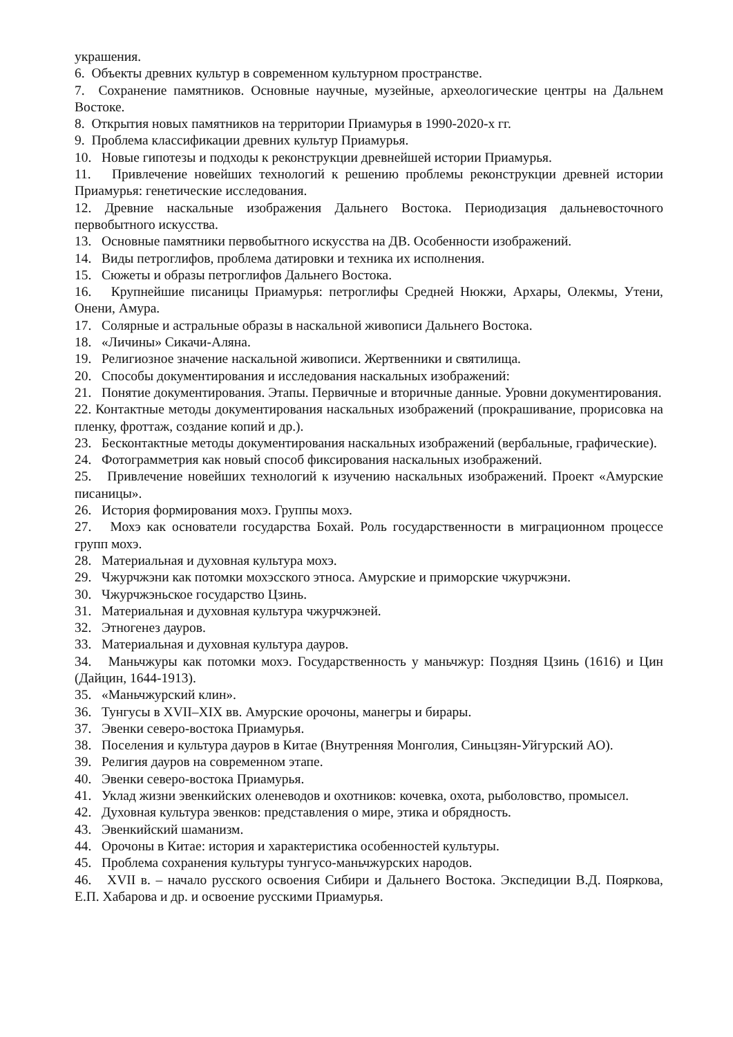украшения.
6. Объекты древних культур в современном культурном пространстве.
7. Сохранение памятников. Основные научные, музейные, археологические центры на Дальнем Востоке.
8. Открытия новых памятников на территории Приамурья в 1990-2020-х гг.
9. Проблема классификации древних культур Приамурья.
10. Новые гипотезы и подходы к реконструкции древнейшей истории Приамурья.
11. Привлечение новейших технологий к решению проблемы реконструкции древней истории Приамурья: генетические исследования.
12. Древние наскальные изображения Дальнего Востока. Периодизация дальневосточного первобытного искусства.
13. Основные памятники первобытного искусства на ДВ. Особенности изображений.
14. Виды петроглифов, проблема датировки и техника их исполнения.
15. Сюжеты и образы петроглифов Дальнего Востока.
16. Крупнейшие писаницы Приамурья: петроглифы Средней Нюкжи, Архары, Олекмы, Утени, Онени, Амура.
17. Солярные и астральные образы в наскальной живописи Дальнего Востока.
18. «Личины» Сикачи-Аляна.
19. Религиозное значение наскальной живописи. Жертвенники и святилища.
20. Способы документирования и исследования наскальных изображений:
21. Понятие документирования. Этапы. Первичные и вторичные данные. Уровни документирования.
22. Контактные методы документирования наскальных изображений (прокрашивание, прорисовка на пленку, фроттаж, создание копий и др.).
23. Бесконтактные методы документирования наскальных изображений (вербальные, графические).
24. Фотограмметрия как новый способ фиксирования наскальных изображений.
25. Привлечение новейших технологий к изучению наскальных изображений. Проект «Амурские писаницы».
26. История формирования мохэ. Группы мохэ.
27. Мохэ как основатели государства Бохай. Роль государственности в миграционном процессе групп мохэ.
28. Материальная и духовная культура мохэ.
29. Чжурчжэни как потомки мохэсского этноса. Амурские и приморские чжурчжэни.
30. Чжурчжэньское государство Цзинь.
31. Материальная и духовная культура чжурчжэней.
32. Этногенез дауров.
33. Материальная и духовная культура дауров.
34. Маньчжуры как потомки мохэ. Государственность у маньчжур: Поздняя Цзинь (1616) и Цин (Дайцин, 1644-1913).
35. «Маньчжурский клин».
36. Тунгусы в XVII–XIX вв. Амурские орочоны, манегры и бирары.
37. Эвенки северо-востока Приамурья.
38. Поселения и культура дауров в Китае (Внутренняя Монголия, Синьцзян-Уйгурский АО).
39. Религия дауров на современном этапе.
40. Эвенки северо-востока Приамурья.
41. Уклад жизни эвенкийских оленеводов и охотников: кочевка, охота, рыболовство, промысел.
42. Духовная культура эвенков: представления о мире, этика и обрядность.
43. Эвенкийский шаманизм.
44. Орочоны в Китае: история и характеристика особенностей культуры.
45. Проблема сохранения культуры тунгусо-маньчжурских народов.
46. XVII в. – начало русского освоения Сибири и Дальнего Востока. Экспедиции В.Д. Пояркова, Е.П. Хабарова и др. и освоение русскими Приамурья.